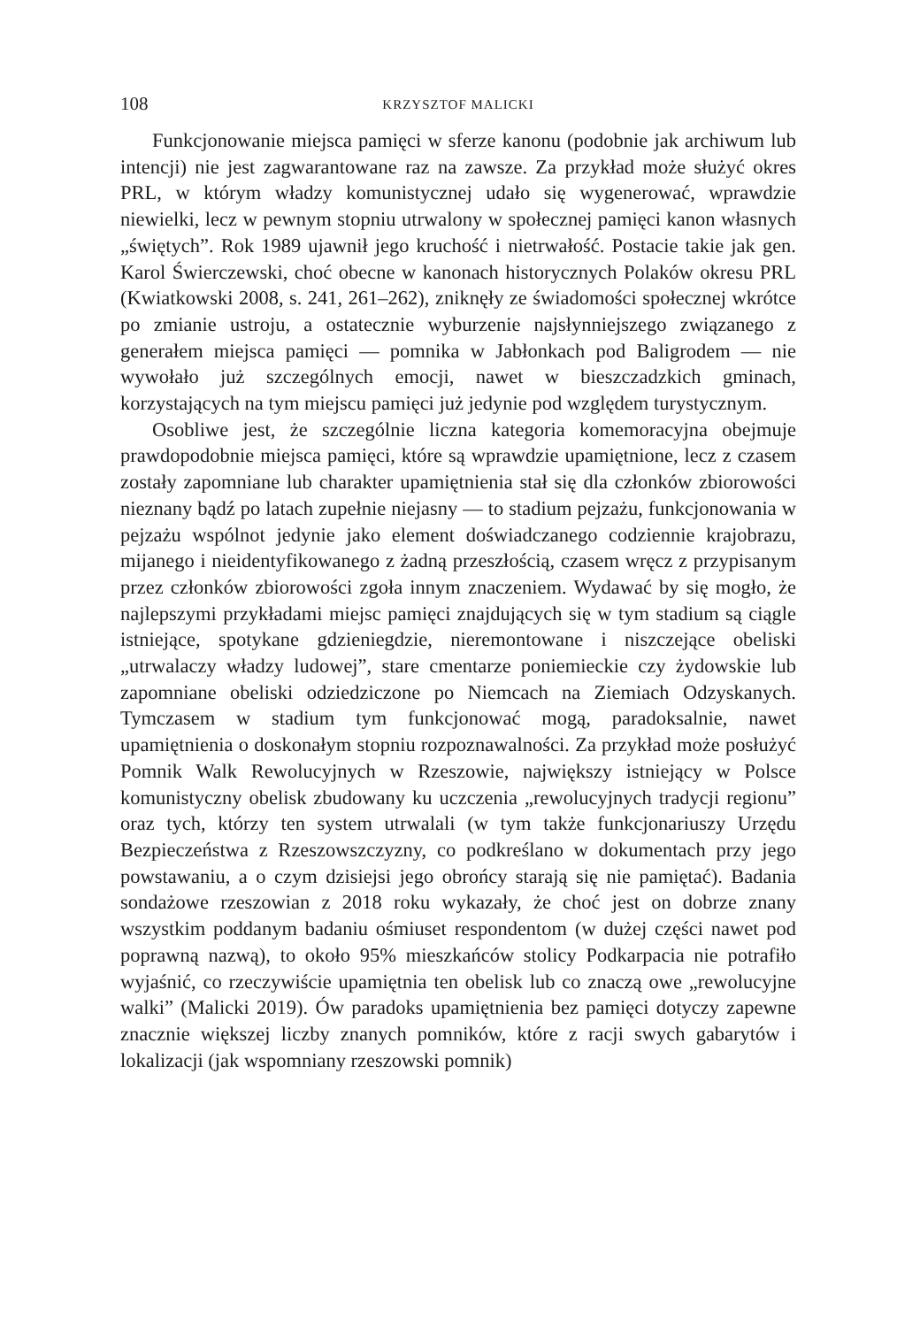108 KRZYSZTOF MALICKI
Funkcjonowanie miejsca pamięci w sferze kanonu (podobnie jak archiwum lub intencji) nie jest zagwarantowane raz na zawsze. Za przykład może służyć okres PRL, w którym władzy komunistycznej udało się wygenerować, wprawdzie niewielki, lecz w pewnym stopniu utrwalony w społecznej pamięci kanon własnych „świętych”. Rok 1989 ujawnił jego kruchość i nietrwałość. Postacie takie jak gen. Karol Świerczewski, choć obecne w kanonach historycznych Polaków okresu PRL (Kwiatkowski 2008, s. 241, 261–262), zniknęły ze świadomości społecznej wkrótce po zmianie ustroju, a ostatecznie wyburzenie najsłynniejszego związanego z generałem miejsca pamięci — pomnika w Jabłonkach pod Baligrodem — nie wywołało już szczególnych emocji, nawet w bieszczadzkich gminach, korzystających na tym miejscu pamięci już jedynie pod względem turystycznym.
Osobliwe jest, że szczególnie liczna kategoria komemoracyjna obejmuje prawdopodobnie miejsca pamięci, które są wprawdzie upamiętnione, lecz z czasem zostały zapomniane lub charakter upamiętnienia stał się dla członków zbiorowości nieznany bądź po latach zupełnie niejasny — to stadium pejzażu, funkcjonowania w pejzażu wspólnot jedynie jako element doświadczanego codziennie krajobrazu, mijanego i nieidentyfikowanego z żadną przeszłością, czasem wręcz z przypisanym przez członków zbiorowości zgoła innym znaczeniem. Wydawać by się mogło, że najlepszymi przykładami miejsc pamięci znajdujących się w tym stadium są ciągle istniejące, spotykane gdzieniegdzie, nieremontowane i niszczejące obeliski „utrwalaczy władzy ludowej”, stare cmentarze poniemieckie czy żydowskie lub zapomniane obeliski odziedziczone po Niemcach na Ziemiach Odzyskanych. Tymczasem w stadium tym funkcjonować mogą, paradoksalnie, nawet upamiętnienia o doskonałym stopniu rozpoznawalności. Za przykład może posłużyć Pomnik Walk Rewolucyjnych w Rzeszowie, największy istniejący w Polsce komunistyczny obelisk zbudowany ku uczczenia „rewolucyjnych tradycji regionu” oraz tych, którzy ten system utrwalali (w tym także funkcjonariuszy Urzędu Bezpieczeństwa z Rzeszowszczyzny, co podkreślano w dokumentach przy jego powstawaniu, a o czym dzisiejsi jego obrońcy starają się nie pamiętać). Badania sondażowe rzeszowian z 2018 roku wykazały, że choć jest on dobrze znany wszystkim poddanym badaniu ośmiuset respondentom (w dużej części nawet pod poprawną nazwą), to około 95% mieszkańców stolicy Podkarpacia nie potrafiło wyjaśnić, co rzeczywiście upamiętnia ten obelisk lub co znaczą owe „rewolucyjne walki” (Malicki 2019). Ów paradoks upamiętnienia bez pamięci dotyczy zapewne znacznie większej liczby znanych pomników, które z racji swych gabarytów i lokalizacji (jak wspomniany rzeszowski pomnik)